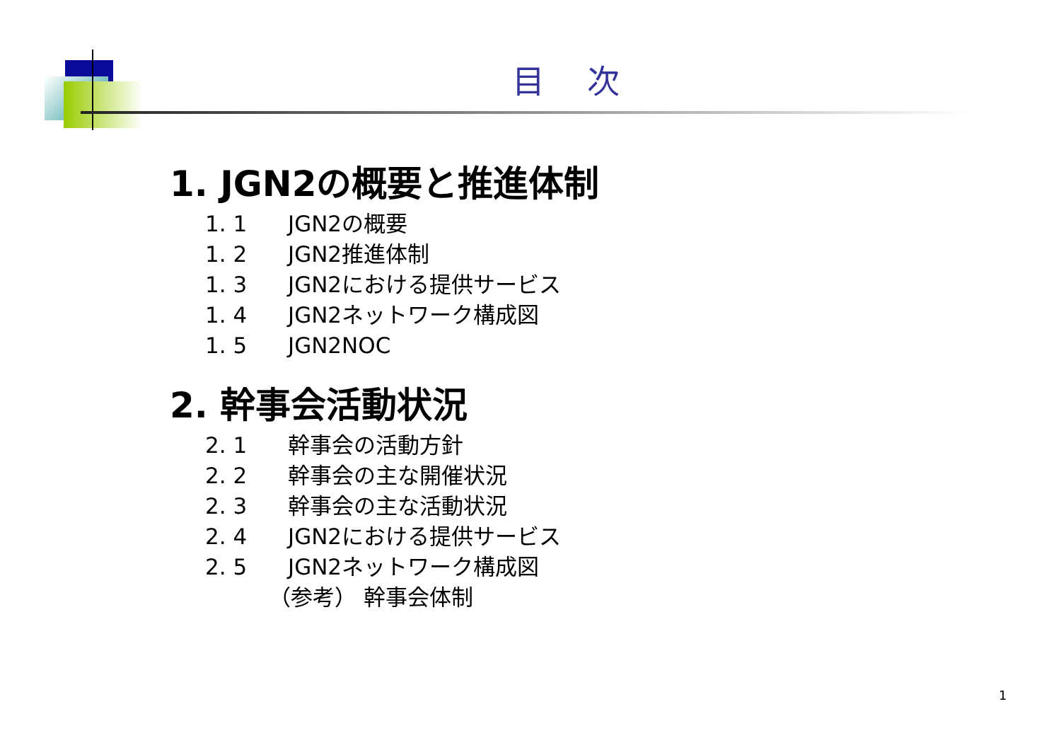目次
1. JGN2の概要と推進体制
1. 1 JGN2の概要
1. 2 JGN2推進体制
1. 3 JGN2における提供サービス
1. 4 JGN2ネットワーク構成図
1. 5 JGN2NOC
2. 幹事会活動状況
2. 1 幹事会の活動方針
2. 2 幹事会の主な開催状況
2. 3 幹事会の主な活動状況
2. 4 JGN2における提供サービス
2. 5 JGN2ネットワーク構成図
（参考） 幹事会体制
1